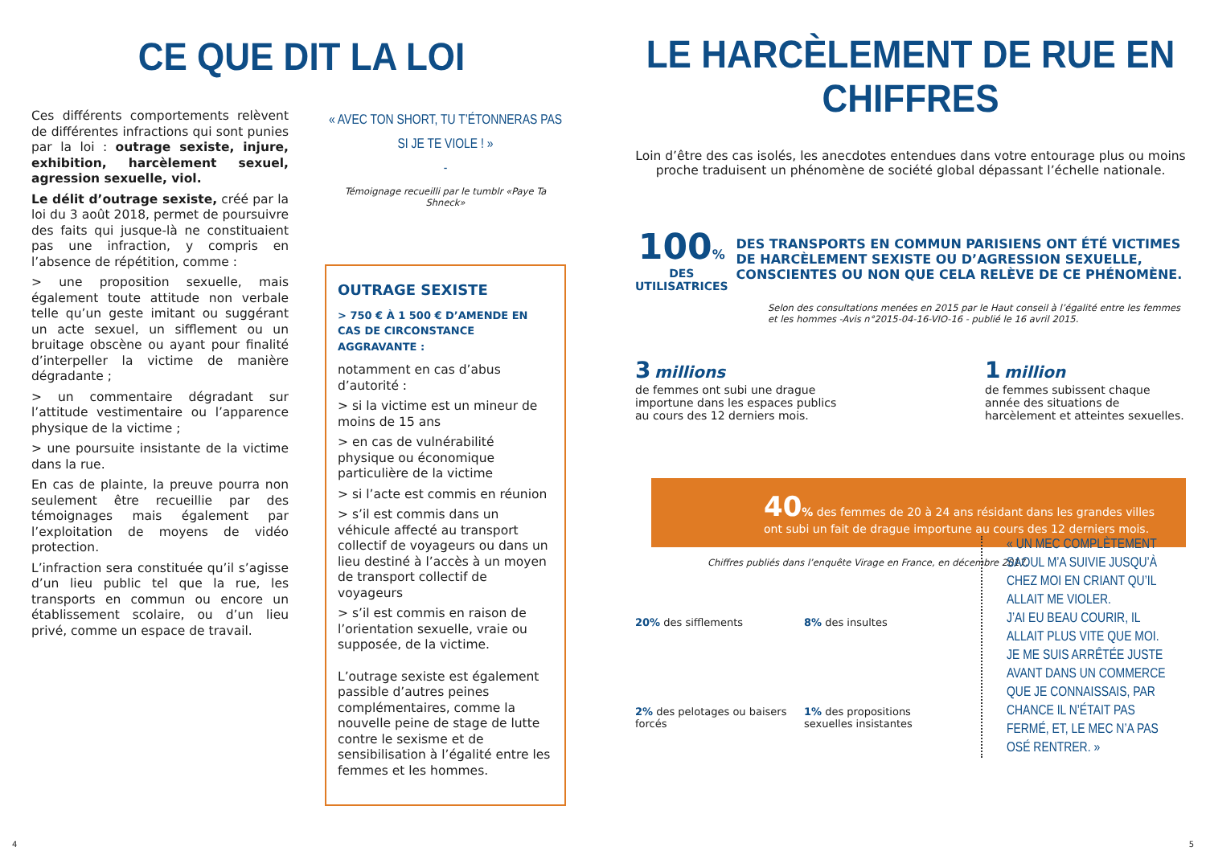CE QUE DIT LA LOI
Ces différents comportements relèvent de différentes infractions qui sont punies par la loi : outrage sexiste, injure, exhibition, harcèlement sexuel, agression sexuelle, viol.
Le délit d’outrage sexiste, créé par la loi du 3 août 2018, permet de poursuivre des faits qui jusque-là ne constituaient pas une infraction, y compris en l’absence de répétition, comme :
> une proposition sexuelle, mais également toute attitude non verbale telle qu’un geste imitant ou suggérant un acte sexuel, un sifflement ou un bruitage obscène ou ayant pour finalité d’interpeller la victime de manière dégradante ;
> un commentaire dégradant sur l’attitude vestimentaire ou l’apparence physique de la victime ;
> une poursuite insistante de la victime dans la rue.
En cas de plainte, la preuve pourra non seulement être recueillie par des témoignages mais également par l’exploitation de moyens de vidéo protection.
L’infraction sera constituée qu’il s’agisse d’un lieu public tel que la rue, les transports en commun ou encore un établissement scolaire, ou d’un lieu privé, comme un espace de travail.
« AVEC TON SHORT, TU T’ÉTONNERAS PAS
SI JE TE VIOLE ! »
-
Témoignage recueilli par le tumblr «Paye Ta Shneck»
OUTRAGE SEXISTE
> 750 € À 1 500 € D’AMENDE EN CAS DE CIRCONSTANCE AGGRAVANTE :
notamment en cas d’abus d’autorité :
> si la victime est un mineur de moins de 15 ans
> en cas de vulnérabilité physique ou économique particulière de la victime
> si l’acte est commis en réunion
> s’il est commis dans un véhicule affecté au transport collectif de voyageurs ou dans un lieu destiné à l’accès à un moyen de transport collectif de voyageurs
> s’il est commis en raison de l’orientation sexuelle, vraie ou supposée, de la victime.
L’outrage sexiste est également passible d’autres peines complémentaires, comme la nouvelle peine de stage de lutte contre le sexisme et de sensibilisation à l’égalité entre les femmes et les hommes.
LE HARCÈLEMENT DE RUE EN CHIFFRES
Loin d’être des cas isolés, les anecdotes entendues dans votre entourage plus ou moins proche traduisent un phénomène de société global dépassant l’échelle nationale.
100%
DES UTILISATRICES
DES TRANSPORTS EN COMMUN PARISIENS ONT ÉTÉ VICTIMES DE HARCÈLEMENT SEXISTE OU D’AGRESSION SEXUELLE, CONSCIENTES OU NON QUE CELA RELÈVE DE CE PHÉNOMÈNE.
Selon des consultations menées en 2015 par le Haut conseil à l’égalité entre les femmes et les hommes -Avis n°2015-04-16-VIO-16 - publié le 16 avril 2015.
3 millions
de femmes ont subi une drague importune dans les espaces publics au cours des 12 derniers mois.
1 million
de femmes subissent chaque année des situations de harcèlement et atteintes sexuelles.
40% des femmes de 20 à 24 ans résidant dans les grandes villes ont subi un fait de drague importune au cours des 12 derniers mois.
Chiffres publiés dans l’enquête Virage en France, en décembre 2017.
20% des sifflements
8% des insultes
2% des pelotages ou baisers forcés
1% des propositions sexuelles insistantes
« UN MEC COMPLÈTEMENT SAOUL M’A SUIVIE JUSQU’À CHEZ MOI EN CRIANT QU’IL ALLAIT ME VIOLER.
J’AI EU BEAU COURIR, IL ALLAIT PLUS VITE QUE MOI.
JE ME SUIS ARRÊTÉE JUSTE AVANT DANS UN COMMERCE QUE JE CONNAISSAIS, PAR CHANCE IL N’ÉTAIT PAS FERMÉ, ET, LE MEC N’A PAS OSÉ RENTRER. »
4 5